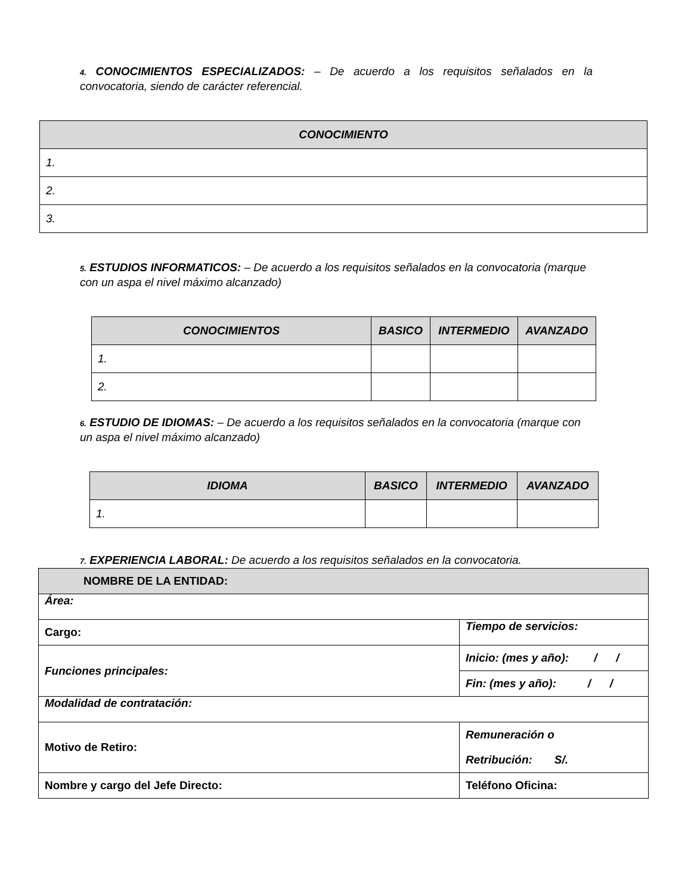4. CONOCIMIENTOS ESPECIALIZADOS: – De acuerdo a los requisitos señalados en la convocatoria, siendo de carácter referencial.
| CONOCIMIENTO |
| --- |
| 1. |
| 2. |
| 3. |
5. ESTUDIOS INFORMATICOS: – De acuerdo a los requisitos señalados en la convocatoria (marque con un aspa el nivel máximo alcanzado)
| CONOCIMIENTOS | BASICO | INTERMEDIO | AVANZADO |
| --- | --- | --- | --- |
| 1. | | | |
| 2. | | | |
6. ESTUDIO DE IDIOMAS: – De acuerdo a los requisitos señalados en la convocatoria (marque con un aspa el nivel máximo alcanzado)
| IDIOMA | BASICO | INTERMEDIO | AVANZADO |
| --- | --- | --- | --- |
| 1. | | | |
7. EXPERIENCIA LABORAL: De acuerdo a los requisitos señalados en la convocatoria.
| NOMBRE DE LA ENTIDAD: | |
| Área: | |
| Cargo: | Tiempo de servicios: |
| Funciones principales: | Inicio: (mes y año): / / |
| | Fin: (mes y año): / / |
| Modalidad de contratación: | |
| Motivo de Retiro: | Remuneración o Retribución: S/. |
| Nombre y cargo del Jefe Directo: | Teléfono Oficina: |